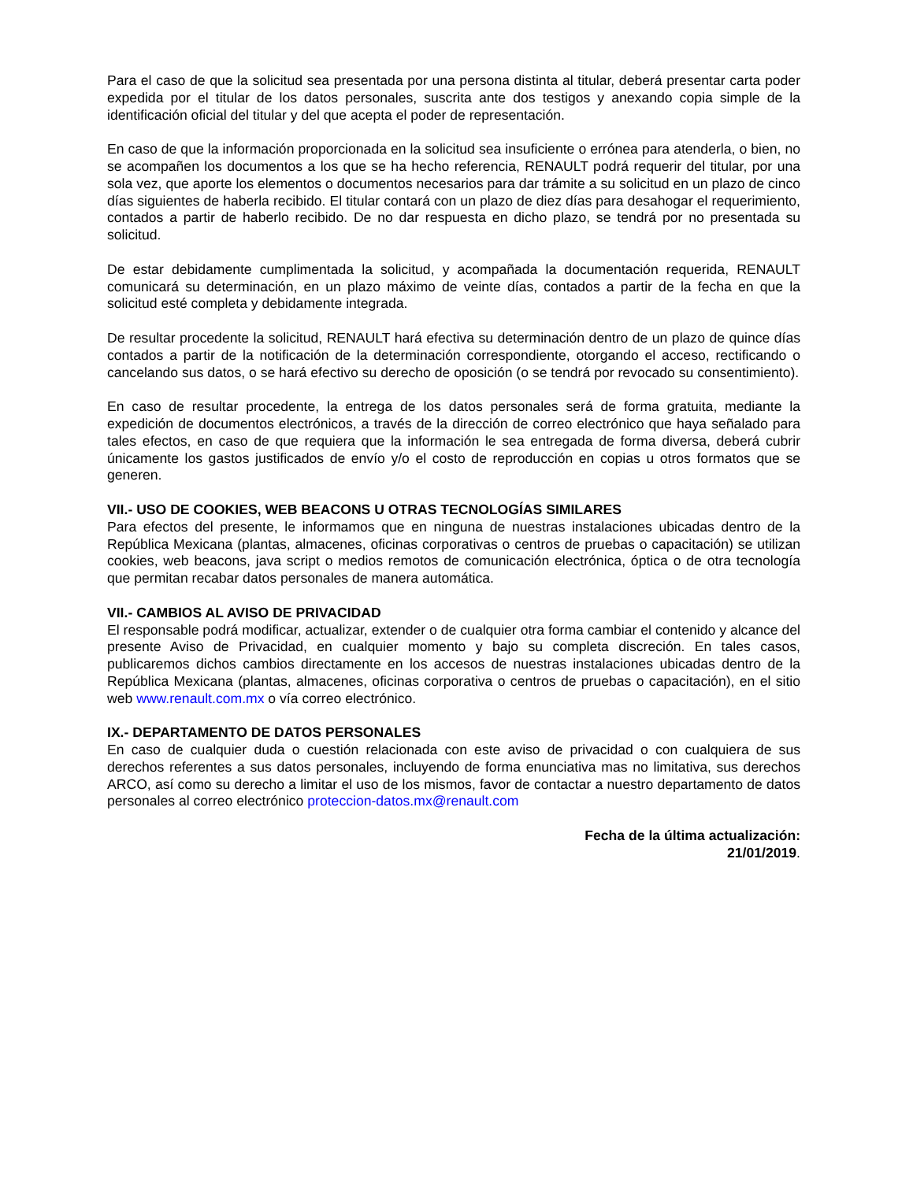Para el caso de que la solicitud sea presentada por una persona distinta al titular, deberá presentar carta poder expedida por el titular de los datos personales, suscrita ante dos testigos y anexando copia simple de la identificación oficial del titular y del que acepta el poder de representación.
En caso de que la información proporcionada en la solicitud sea insuficiente o errónea para atenderla, o bien, no se acompañen los documentos a los que se ha hecho referencia, RENAULT podrá requerir del titular, por una sola vez, que aporte los elementos o documentos necesarios para dar trámite a su solicitud en un plazo de cinco días siguientes de haberla recibido. El titular contará con un plazo de diez días para desahogar el requerimiento, contados a partir de haberlo recibido. De no dar respuesta en dicho plazo, se tendrá por no presentada su solicitud.
De estar debidamente cumplimentada la solicitud, y acompañada la documentación requerida, RENAULT comunicará su determinación, en un plazo máximo de veinte días, contados a partir de la fecha en que la solicitud esté completa y debidamente integrada.
De resultar procedente la solicitud, RENAULT hará efectiva su determinación dentro de un plazo de quince días contados a partir de la notificación de la determinación correspondiente, otorgando el acceso, rectificando o cancelando sus datos, o se hará efectivo su derecho de oposición (o se tendrá por revocado su consentimiento).
En caso de resultar procedente, la entrega de los datos personales será de forma gratuita, mediante la expedición de documentos electrónicos, a través de la dirección de correo electrónico que haya señalado para tales efectos, en caso de que requiera que la información le sea entregada de forma diversa, deberá cubrir únicamente los gastos justificados de envío y/o el costo de reproducción en copias u otros formatos que se generen.
VII.- USO DE COOKIES, WEB BEACONS U OTRAS TECNOLOGÍAS SIMILARES
Para efectos del presente, le informamos que en ninguna de nuestras instalaciones ubicadas dentro de la República Mexicana (plantas, almacenes, oficinas corporativas o centros de pruebas o capacitación) se utilizan cookies, web beacons, java script o medios remotos de comunicación electrónica, óptica o de otra tecnología que permitan recabar datos personales de manera automática.
VII.- CAMBIOS AL AVISO DE PRIVACIDAD
El responsable podrá modificar, actualizar, extender o de cualquier otra forma cambiar el contenido y alcance del presente Aviso de Privacidad, en cualquier momento y bajo su completa discreción. En tales casos, publicaremos dichos cambios directamente en los accesos de nuestras instalaciones ubicadas dentro de la República Mexicana (plantas, almacenes, oficinas corporativa o centros de pruebas o capacitación), en el sitio web www.renault.com.mx o vía correo electrónico.
IX.- DEPARTAMENTO DE DATOS PERSONALES
En caso de cualquier duda o cuestión relacionada con este aviso de privacidad o con cualquiera de sus derechos referentes a sus datos personales, incluyendo de forma enunciativa mas no limitativa, sus derechos ARCO, así como su derecho a limitar el uso de los mismos, favor de contactar a nuestro departamento de datos personales al correo electrónico proteccion-datos.mx@renault.com
Fecha de la última actualización:
21/01/2019.